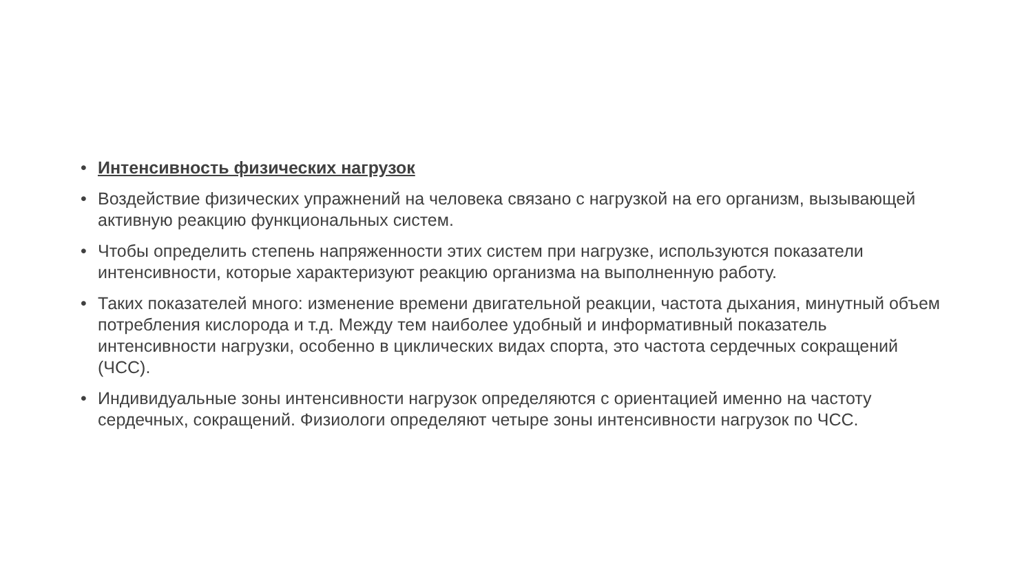• Интенсивность физических нагрузок
• Воздействие физических упражнений на человека связано с нагрузкой на его организм, вызывающей активную реакцию функциональных систем.
• Чтобы определить степень напряженности этих систем при нагрузке, используются показатели интенсивности, которые характеризуют реакцию организма на выполненную работу.
• Таких показателей много: изменение времени двигательной реакции, частота дыхания, минутный объем потребления кислорода и т.д. Между тем наиболее удобный и информативный показатель интенсивности нагрузки, особенно в циклических видах спорта, это частота сердечных сокращений (ЧСС).
• Индивидуальные зоны интенсивности нагрузок определяются с ориентацией именно на частоту сердечных, сокращений. Физиологи определяют четыре зоны интенсивности нагрузок по ЧСС.